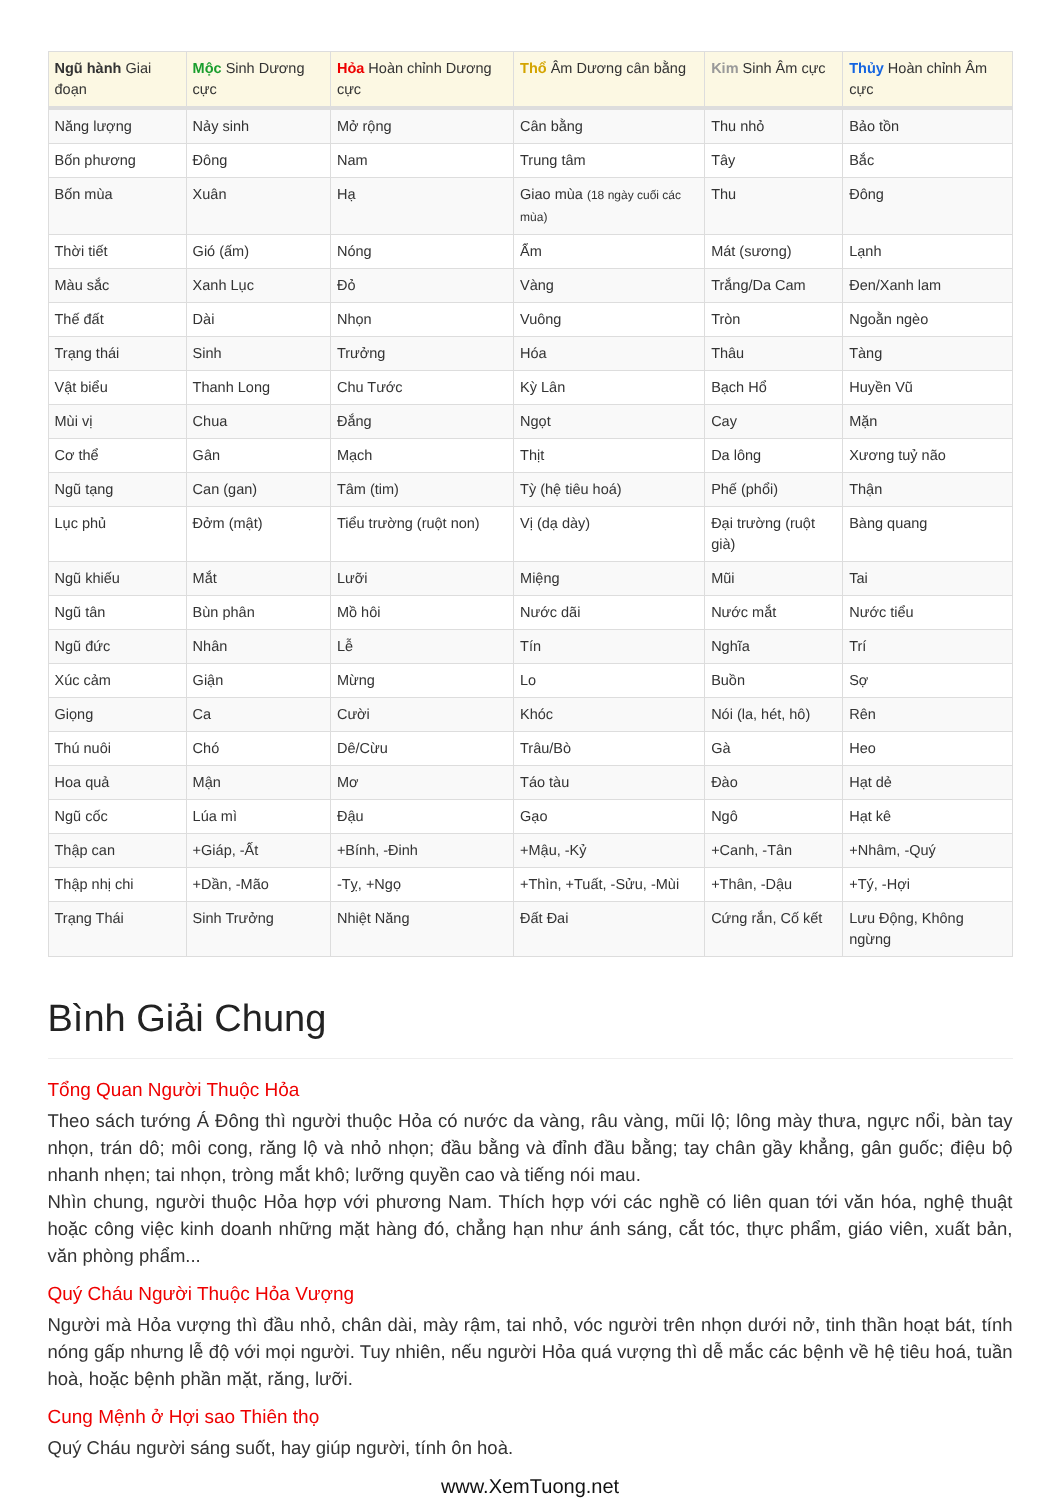| Ngũ hành Giai đoạn | Mộc Sinh Dương cực | Hỏa Hoàn chỉnh Dương cực | Thổ Âm Dương cân bằng | Kim Sinh Âm cực | Thủy Hoàn chỉnh Âm cực |
| --- | --- | --- | --- | --- | --- |
| Năng lượng | Nảy sinh | Mở rộng | Cân bằng | Thu nhỏ | Bảo tồn |
| Bốn phương | Đông | Nam | Trung tâm | Tây | Bắc |
| Bốn mùa | Xuân | Hạ | Giao mùa (18 ngày cuối các mùa) | Thu | Đông |
| Thời tiết | Gió (ấm) | Nóng | Ẩm | Mát (sương) | Lạnh |
| Màu sắc | Xanh Lục | Đỏ | Vàng | Trắng/Da Cam | Đen/Xanh lam |
| Thế đất | Dài | Nhọn | Vuông | Tròn | Ngoằn ngèo |
| Trạng thái | Sinh | Trưởng | Hóa | Thâu | Tàng |
| Vật biểu | Thanh Long | Chu Tước | Kỳ Lân | Bạch Hổ | Huyền Vũ |
| Mùi vị | Chua | Đắng | Ngọt | Cay | Mặn |
| Cơ thể | Gân | Mạch | Thịt | Da lông | Xương tuỷ não |
| Ngũ tạng | Can (gan) | Tâm (tim) | Tỳ (hệ tiêu hoá) | Phế (phổi) | Thận |
| Lục phủ | Đởm (mật) | Tiểu trường (ruột non) | Vị (dạ dày) | Đại trường (ruột già) | Bàng quang |
| Ngũ khiếu | Mắt | Lưỡi | Miệng | Mũi | Tai |
| Ngũ tân | Bùn phân | Mồ hôi | Nước dãi | Nước mắt | Nước tiểu |
| Ngũ đức | Nhân | Lễ | Tín | Nghĩa | Trí |
| Xúc cảm | Giận | Mừng | Lo | Buồn | Sợ |
| Giọng | Ca | Cười | Khóc | Nói (la, hét, hô) | Rên |
| Thú nuôi | Chó | Dê/Cừu | Trâu/Bò | Gà | Heo |
| Hoa quả | Mận | Mơ | Táo tàu | Đào | Hạt dẻ |
| Ngũ cốc | Lúa mì | Đậu | Gạo | Ngô | Hạt kê |
| Thập can | +Giáp, -Ất | +Bính, -Đinh | +Mậu, -Kỷ | +Canh, -Tân | +Nhâm, -Quý |
| Thập nhị chi | +Dần, -Mão | -Tỵ, +Ngọ | +Thìn, +Tuất, -Sửu, -Mùi | +Thân, -Dậu | +Tý, -Hợi |
| Trạng Thái | Sinh Trưởng | Nhiệt Năng | Đất Đai | Cứng rắn, Cố kết | Lưu Động, Không ngừng |
Bình Giải Chung
Tổng Quan Người Thuộc Hỏa
Theo sách tướng Á Đông thì người thuộc Hỏa có nước da vàng, râu vàng, mũi lộ; lông mày thưa, ngực nổi, bàn tay nhọn, trán dô; môi cong, răng lộ và nhỏ nhọn; đầu bằng và đỉnh đầu bằng; tay chân gầy khẳng, gân guốc; điệu bộ nhanh nhẹn; tai nhọn, tròng mắt khô; lưỡng quyền cao và tiếng nói mau.
Nhìn chung, người thuộc Hỏa hợp với phương Nam. Thích hợp với các nghề có liên quan tới văn hóa, nghệ thuật hoặc công việc kinh doanh những mặt hàng đó, chẳng hạn như ánh sáng, cắt tóc, thực phẩm, giáo viên, xuất bản, văn phòng phẩm...
Quý Cháu Người Thuộc Hỏa Vượng
Người mà Hỏa vượng thì đầu nhỏ, chân dài, mày rậm, tai nhỏ, vóc người trên nhọn dưới nở, tinh thần hoạt bát, tính nóng gấp nhưng lễ độ với mọi người. Tuy nhiên, nếu người Hỏa quá vượng thì dễ mắc các bệnh về hệ tiêu hoá, tuần hoà, hoặc bệnh phần mặt, răng, lưỡi.
Cung Mệnh ở Hợi sao Thiên thọ
Quý Cháu người sáng suốt, hay giúp người, tính ôn hoà.
www.XemTuong.net